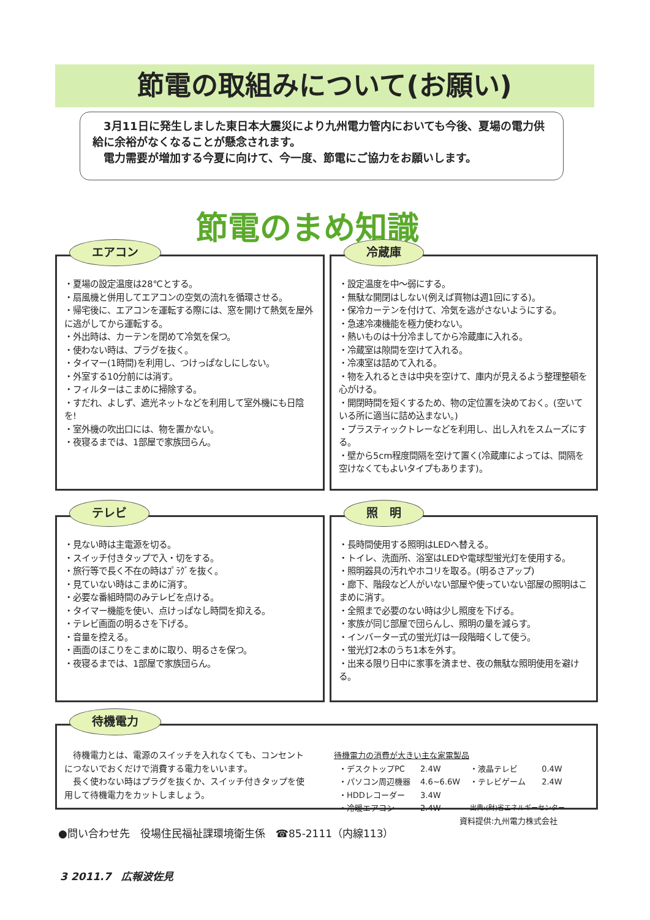節電の取組みについて(お願い)
　3月11日に発生しました東日本大震災により九州電力管内においても今後、夏場の電力供給に余裕がなくなることが懸念されます。
　電力需要が増加する今夏に向けて、今一度、節電にご協力をお願いします。
節電のまめ知識
エアコン
・夏場の設定温度は28℃とする。
・扇風機と併用してエアコンの空気の流れを循環させる。
・帰宅後に、エアコンを運転する際には、窓を開けて熱気を屋外に逃がしてから運転する。
・外出時は、カーテンを閉めて冷気を保つ。
・使わない時は、プラグを抜く。
・タイマー(1時間)を利用し、つけっぱなしにしない。
・外室する10分前には消す。
・フィルターはこまめに掃除する。
・すだれ、よしず、遮光ネットなどを利用して室外機にも日陰を!
・室外機の吹出口には、物を置かない。
・夜寝るまでは、1部屋で家族団らん。
冷蔵庫
・設定温度を中～弱にする。
・無駄な開閉はしない(例えば買物は週1回にする)。
・保冷カーテンを付けて、冷気を逃がさないようにする。
・急速冷凍機能を極力使わない。
・熱いものは十分冷ましてから冷蔵庫に入れる。
・冷蔵室は隙間を空けて入れる。
・冷凍室は詰めて入れる。
・物を入れるときは中央を空けて、庫内が見えるよう整理整頓を心がける。
・開閉時間を短くするため、物の定位置を決めておく。(空いている所に適当に詰め込まない。)
・プラスティックトレーなどを利用し、出し入れをスムーズにする。
・壁から5cm程度間隔を空けて置く(冷蔵庫によっては、間隔を空けなくてもよいタイプもあります)。
テレビ
・見ない時は主電源を切る。
・スイッチ付きタップで入・切をする。
・旅行等で長く不在の時はﾌﾟﾗｸﾞを抜く。
・見ていない時はこまめに消す。
・必要な番組時間のみテレビを点ける。
・タイマー機能を使い、点けっぱなし時間を抑える。
・テレビ画面の明るさを下げる。
・音量を控える。
・画面のほこりをこまめに取り、明るさを保つ。
・夜寝るまでは、1部屋で家族団らん。
照　明
・長時間使用する照明はLEDへ替える。
・トイレ、洗面所、浴室はLEDや電球型蛍光灯を使用する。
・照明器具の汚れやホコリを取る。(明るさアップ)
・廊下、階段など人がいない部屋や使っていない部屋の照明はこまめに消す。
・全照まで必要のない時は少し照度を下げる。
・家族が同じ部屋で団らんし、照明の量を減らす。
・インバーター式の蛍光灯は一段階暗くして使う。
・蛍光灯2本のうち1本を外す。
・出来る限り日中に家事を済ませ、夜の無駄な照明使用を避ける。
待機電力
　待機電力とは、電源のスイッチを入れなくても、コンセントにつないでおくだけで消費する電力をいいます。
　長く使わない時はプラグを抜くか、スイッチ付きタップを使用して待機電力をカットしましょう。
待機電力の消費が大きい主な家電製品
| ・デスクトップPC | 2.4W | ・液晶テレビ | 0.4W |
| ・パソコン周辺機器 | 4.6~6.6W | ・テレビゲーム | 2.4W |
| ・HDDレコーダー | 3.4W | | |
| ・冷暖エアコン | 2.4W | 出典:(財)省エネルギーセンター | |
資料提供:九州電力株式会社
●問い合わせ先　役場住民福祉課環境衛生係　☎85-2111（内線113）
3 2011.7　広報波佐見